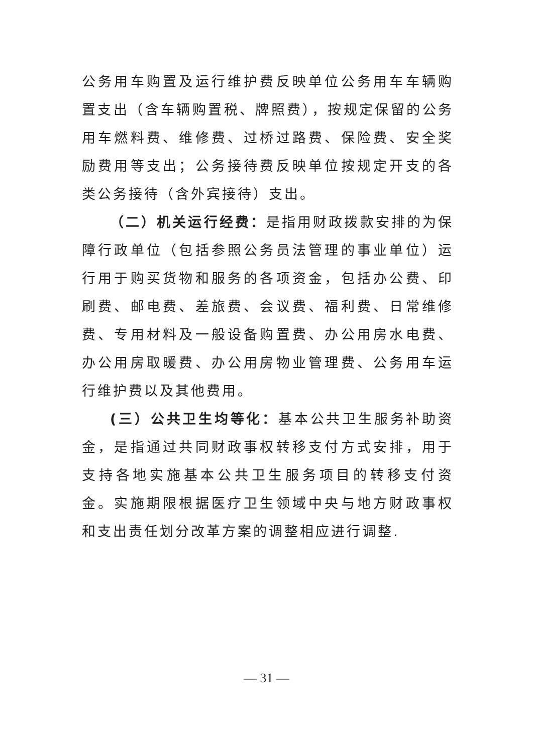公务用车购置及运行维护费反映单位公务用车车辆购置支出（含车辆购置税、牌照费），按规定保留的公务用车燃料费、维修费、过桥过路费、保险费、安全奖励费用等支出；公务接待费反映单位按规定开支的各类公务接待（含外宾接待）支出。
（二）机关运行经费：是指用财政拨款安排的为保障行政单位（包括参照公务员法管理的事业单位）运行用于购买货物和服务的各项资金，包括办公费、印刷费、邮电费、差旅费、会议费、福利费、日常维修费、专用材料及一般设备购置费、办公用房水电费、办公用房取暖费、办公用房物业管理费、公务用车运行维护费以及其他费用。
(三）公共卫生均等化：基本公共卫生服务补助资金，是指通过共同财政事权转移支付方式安排，用于支持各地实施基本公共卫生服务项目的转移支付资金。实施期限根据医疗卫生领域中央与地方财政事权和支出责任划分改革方案的调整相应进行调整.
— 31 —